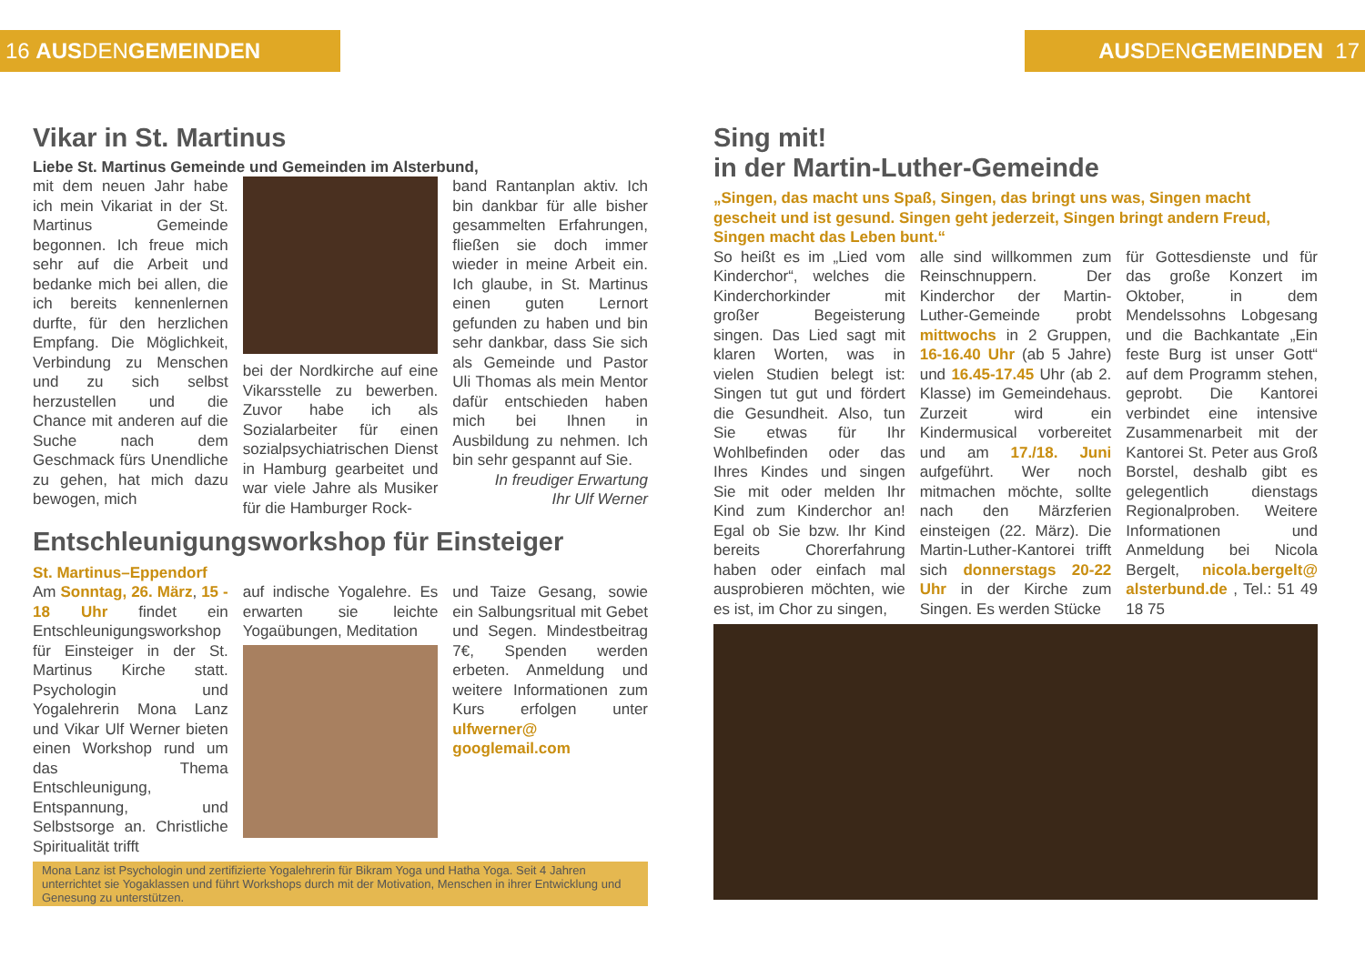16 AUS DEN GEMEINDEN
Vikar in St. Martinus
Liebe St. Martinus Gemeinde und Gemeinden im Alsterbund,
mit dem neuen Jahr habe ich mein Vikariat in der St. Martinus Gemeinde begonnen. Ich freue mich sehr auf die Arbeit und bedanke mich bei allen, die ich bereits kennenlernen durfte, für den herzlichen Empfang. Die Möglichkeit, Verbindung zu Menschen und zu sich selbst herzustellen und die Chance mit anderen auf die Suche nach dem Geschmack fürs Unendliche zu gehen, hat mich dazu bewogen, mich
bei der Nordkirche auf eine Vikarsstelle zu bewerben. Zuvor habe ich als Sozialarbeiter für einen sozialpsychiatrischen Dienst in Hamburg gearbeitet und war viele Jahre als Musiker für die Hamburger Rock-
band Rantanplan aktiv. Ich bin dankbar für alle bisher gesammelten Erfahrungen, fließen sie doch immer wieder in meine Arbeit ein. Ich glaube, in St. Martinus einen guten Lernort gefunden zu haben und bin sehr dankbar, dass Sie sich als Gemeinde und Pastor Uli Thomas als mein Mentor dafür entschieden haben mich bei Ihnen in Ausbildung zu nehmen. Ich bin sehr gespannt auf Sie.
In freudiger Erwartung
Ihr Ulf Werner
Entschleunigungsworkshop für Einsteiger
St. Martinus–Eppendorf
Am Sonntag, 26. März, 15 - 18 Uhr findet ein Entschleunigungsworkshop für Einsteiger in der St. Martinus Kirche statt. Psychologin und Yogalehrerin Mona Lanz und Vikar Ulf Werner bieten einen Workshop rund um das Thema Entschleunigung, Entspannung, und Selbstsorge an. Christliche Spiritualität trifft
auf indische Yogalehre. Es erwarten sie leichte Yogaübungen, Meditation
und Taize Gesang, sowie ein Salbungsritual mit Gebet und Segen. Mindestbeitrag 7€, Spenden werden erbeten. Anmeldung und weitere Informationen zum Kurs erfolgen unter ulfwerner@ googlemail.com
Mona Lanz ist Psychologin und zertifizierte Yogalehrerin für Bikram Yoga und Hatha Yoga. Seit 4 Jahren unterrichtet sie Yogaklassen und führt Workshops durch mit der Motivation, Menschen in ihrer Entwicklung und Genesung zu unterstützen.
AUS DEN GEMEINDEN 17
Sing mit!
in der Martin-Luther-Gemeinde
„Singen, das macht uns Spaß, Singen, das bringt uns was, Singen macht gescheit und ist gesund. Singen geht jederzeit, Singen bringt andern Freud, Singen macht das Leben bunt.“
So heißt es im „Lied vom Kinderchor“, welches die Kinderchorkinder mit großer Begeisterung singen. Das Lied sagt mit klaren Worten, was in vielen Studien belegt ist: Singen tut gut und fördert die Gesundheit. Also, tun Sie etwas für Ihr Wohlbefinden oder das Ihres Kindes und singen Sie mit oder melden Ihr Kind zum Kinderchor an! Egal ob Sie bzw. Ihr Kind bereits Chorerfahrung haben oder einfach mal ausprobieren möchten, wie es ist, im Chor zu singen,
alle sind willkommen zum Reinschnuppern. Der Kinderchor der Martin-Luther-Gemeinde probt mittwochs in 2 Gruppen, 16-16.40 Uhr (ab 5 Jahre) und 16.45-17.45 Uhr (ab 2. Klasse) im Gemeindehaus. Zurzeit wird ein Kindermusical vorbereitet und am 17./18. Juni aufgeführt. Wer noch mitmachen möchte, sollte nach den Märzferien einsteigen (22. März). Die Martin-Luther-Kantorei trifft sich donnerstags 20-22 Uhr in der Kirche zum Singen. Es werden Stücke
für Gottesdienste und für das große Konzert im Oktober, in dem Mendelssohns Lobgesang und die Bachkantate „Ein feste Burg ist unser Gott“ auf dem Programm stehen, geprobt. Die Kantorei verbindet eine intensive Zusammenarbeit mit der Kantorei St. Peter aus Groß Borstel, deshalb gibt es gelegentlich dienstags Regionalproben. Weitere Informationen und Anmeldung bei Nicola Bergelt, nicola.bergelt@ alsterbund.de , Tel.: 51 49 18 75